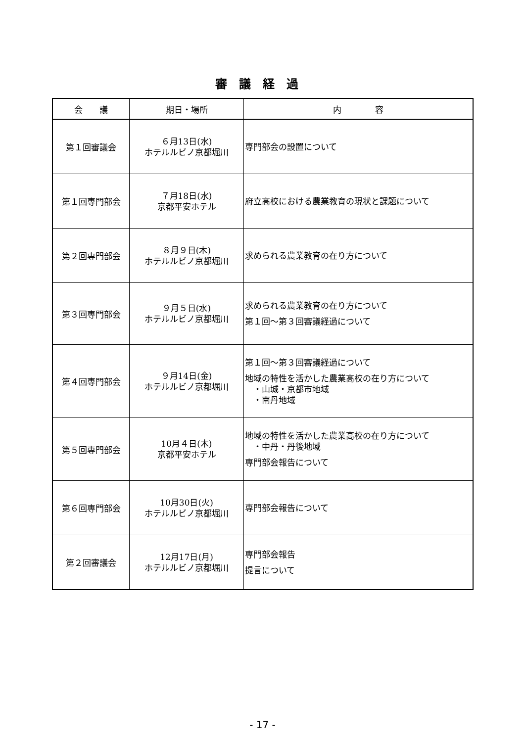審議経過
| 会 議 | 期日・場所 | 内 容 |
| --- | --- | --- |
| 第１回審議会 | ６月13日(水) ホテルルビノ京都堀川 | 専門部会の設置について |
| 第１回専門部会 | ７月18日(水) 京都平安ホテル | 府立高校における農業教育の現状と課題について |
| 第２回専門部会 | ８月９日(木) ホテルルビノ京都堀川 | 求められる農業教育の在り方について |
| 第３回専門部会 | ９月５日(水) ホテルルビノ京都堀川 | 求められる農業教育の在り方について 第１回～第３回審議経過について |
| 第４回専門部会 | ９月14日(金) ホテルルビノ京都堀川 | 第１回～第３回審議経過について 地域の特性を活かした農業高校の在り方について ・山城・京都市地域 ・南丹地域 |
| 第５回専門部会 | 10月４日(木) 京都平安ホテル | 地域の特性を活かした農業高校の在り方について ・中丹・丹後地域 専門部会報告について |
| 第６回専門部会 | 10月30日(火) ホテルルビノ京都堀川 | 専門部会報告について |
| 第２回審議会 | 12月17日(月) ホテルルビノ京都堀川 | 専門部会報告 提言について |
- 17 -